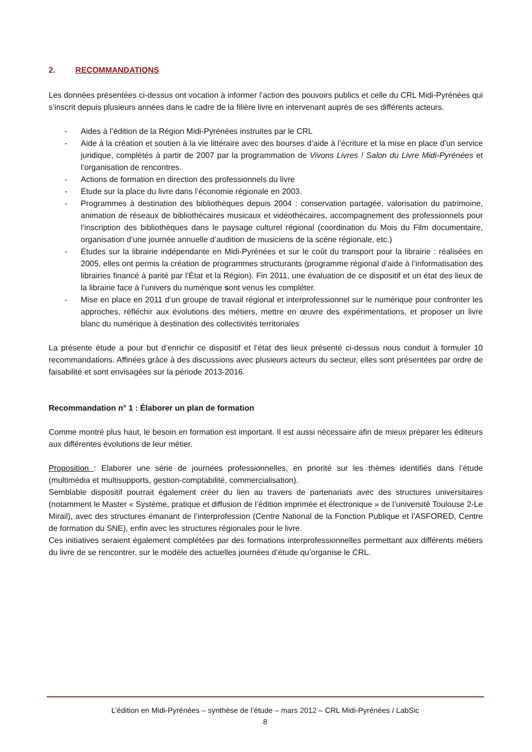2. RECOMMANDATIONS
Les données présentées ci-dessus ont vocation à informer l’action des pouvoirs publics et celle du CRL Midi-Pyrénées qui s’inscrit depuis plusieurs années dans le cadre de la filière livre en intervenant auprès de ses différents acteurs.
- Aides à l’édition de la Région Midi-Pyrénées instruites par le CRL
- Aide à la création et soutien à la vie littéraire avec des bourses d’aide à l’écriture et la mise en place d’un service juridique, complétés à partir de 2007 par la programmation de Vivons Livres ! Salon du Livre Midi-Pyrénées et l’organisation de rencontres.
- Actions de formation en direction des professionnels du livre
- Étude sur la place du livre dans l’économie régionale en 2003.
- Programmes à destination des bibliothèques depuis 2004 : conservation partagée, valorisation du patrimoine, animation de réseaux de bibliothécaires musicaux et vidéothécaires, accompagnement des professionnels pour l’inscription des bibliothèques dans le paysage culturel régional (coordination du Mois du Film documentaire, organisation d’une journée annuelle d’audition de musiciens de la scène régionale, etc.)
- Études sur la librairie indépendante en Midi-Pyrénées et sur le coût du transport pour la librairie : réalisées en 2005, elles ont permis la création de programmes structurants (programme régional d’aide à l’informatisation des librairies financé à parité par l’État et la Région). Fin 2011, une évaluation de ce dispositif et un état des lieux de la librairie face à l’univers du numérique sont venus les compléter.
- Mise en place en 2011 d’un groupe de travail régional et interprofessionnel sur le numérique pour confronter les approches, réfléchir aux évolutions des métiers, mettre en œuvre des expérimentations, et proposer un livre blanc du numérique à destination des collectivités territoriales
La présente étude a pour but d’enrichir ce dispositif et l’état des lieux présenté ci-dessus nous conduit à formuler 10 recommandations. Affinées grâce à des discussions avec plusieurs acteurs du secteur, elles sont présentées par ordre de faisabilité et sont envisagées sur la période 2013-2016.
Recommandation n° 1 : Élaborer un plan de formation
Comme montré plus haut, le besoin en formation est important. Il est aussi nécessaire afin de mieux préparer les éditeurs aux différentes évolutions de leur métier.
Proposition : Elaborer une série de journées professionnelles, en priorité sur les thèmes identifiés dans l’étude (multimédia et multisupports, gestion-comptabilité, commercialisation).
Semblable dispositif pourrait également créer du lien au travers de partenariats avec des structures universitaires (notamment le Master « Système, pratique et diffusion de l’édition imprimée et électronique » de l’université Toulouse 2-Le Mirail), avec des structures émanant de l’interprofession (Centre National de la Fonction Publique et l’ASFORED, Centre de formation du SNE), enfin avec les structures régionales pour le livre.
Ces initiatives seraient également complétées par des formations interprofessionnelles permettant aux différents métiers du livre de se rencontrer, sur le modèle des actuelles journées d’étude qu’organise le CRL.
L’édition en Midi-Pyrénées – synthèse de l’étude – mars 2012 – CRL Midi-Pyrénées / LabSic
8